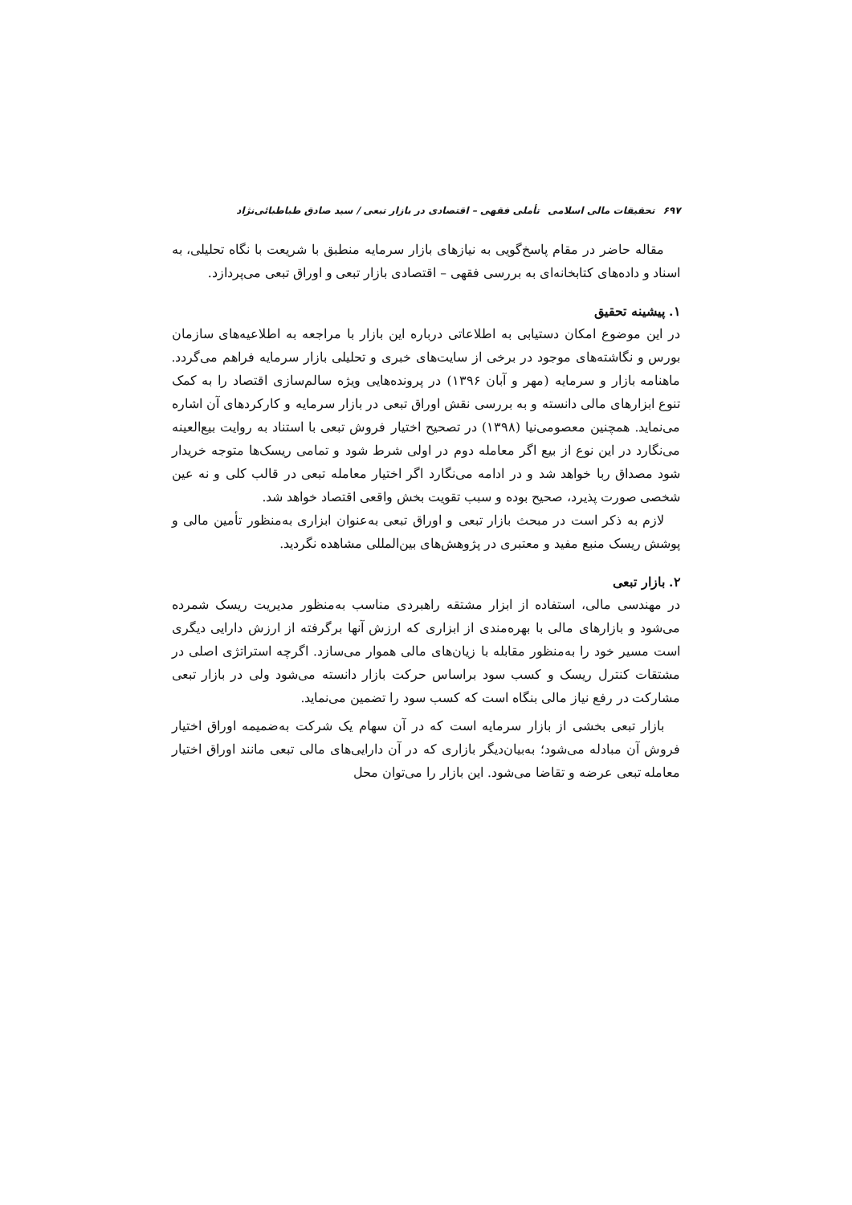۶۹۷ تحقیقات مالی اسلامی تأملی فقهی – اقتصادی در بازار تبعی / سید صادق طباطبائی‌نژاد
مقاله حاضر در مقام پاسخ‌گویی به نیازهای بازار سرمایه منطبق با شریعت با نگاه تحلیلی، به اسناد و داده‌های کتابخانه‌ای به بررسی فقهی – اقتصادی بازار تبعی و اوراق تبعی می‌پردازد.
۱. پیشینه تحقیق
در این موضوع امکان دستیابی به اطلاعاتی درباره این بازار با مراجعه به اطلاعیه‌های سازمان بورس و نگاشته‌های موجود در برخی از سایت‌های خبری و تحلیلی بازار سرمایه فراهم می‌گردد. ماهنامه بازار و سرمایه (مهر و آبان ۱۳۹۶) در پرونده‌هایی ویژه سالم‌سازی اقتصاد را به کمک تنوع ابزارهای مالی دانسته و به بررسی نقش اوراق تبعی در بازار سرمایه و کارکردهای آن اشاره می‌نماید. همچنین معصومی‌نیا (۱۳۹۸) در تصحیح اختیار فروش تبعی با استناد به روایت بیع‌العینه می‌نگارد در این نوع از بیع اگر معامله دوم در اولی شرط شود و تمامی ریسک‌ها متوجه خریدار شود مصداق ربا خواهد شد و در ادامه می‌نگارد اگر اختیار معامله تبعی در قالب کلی و نه عین شخصی صورت پذیرد، صحیح بوده و سبب تقویت بخش واقعی اقتصاد خواهد شد.
لازم به ذکر است در مبحث بازار تبعی و اوراق تبعی به‌عنوان ابزاری به‌منظور تأمین مالی و پوشش ریسک منبع مفید و معتبری در پژوهش‌های بین‌المللی مشاهده نگردید.
۲. بازار تبعی
در مهندسی مالی، استفاده از ابزار مشتقه راهبردی مناسب به‌منظور مدیریت ریسک شمرده می‌شود و بازارهای مالی با بهره‌مندی از ابزاری که ارزش آنها برگرفته از ارزش دارایی دیگری است مسیر خود را به‌منظور مقابله با زیان‌های مالی هموار می‌سازد. اگرچه استراتژی اصلی در مشتقات کنترل ریسک و کسب سود براساس حرکت بازار دانسته می‌شود ولی در بازار تبعی مشارکت در رفع نیاز مالی بنگاه است که کسب سود را تضمین می‌نماید.
بازار تبعی بخشی از بازار سرمایه است که در آن سهام یک شرکت به‌ضمیمه اوراق اختیار فروش آن مبادله می‌شود؛ به‌بیان‌دیگر بازاری که در آن دارایی‌های مالی تبعی مانند اوراق اختیار معامله تبعی عرضه و تقاضا می‌شود. این بازار را می‌توان محل